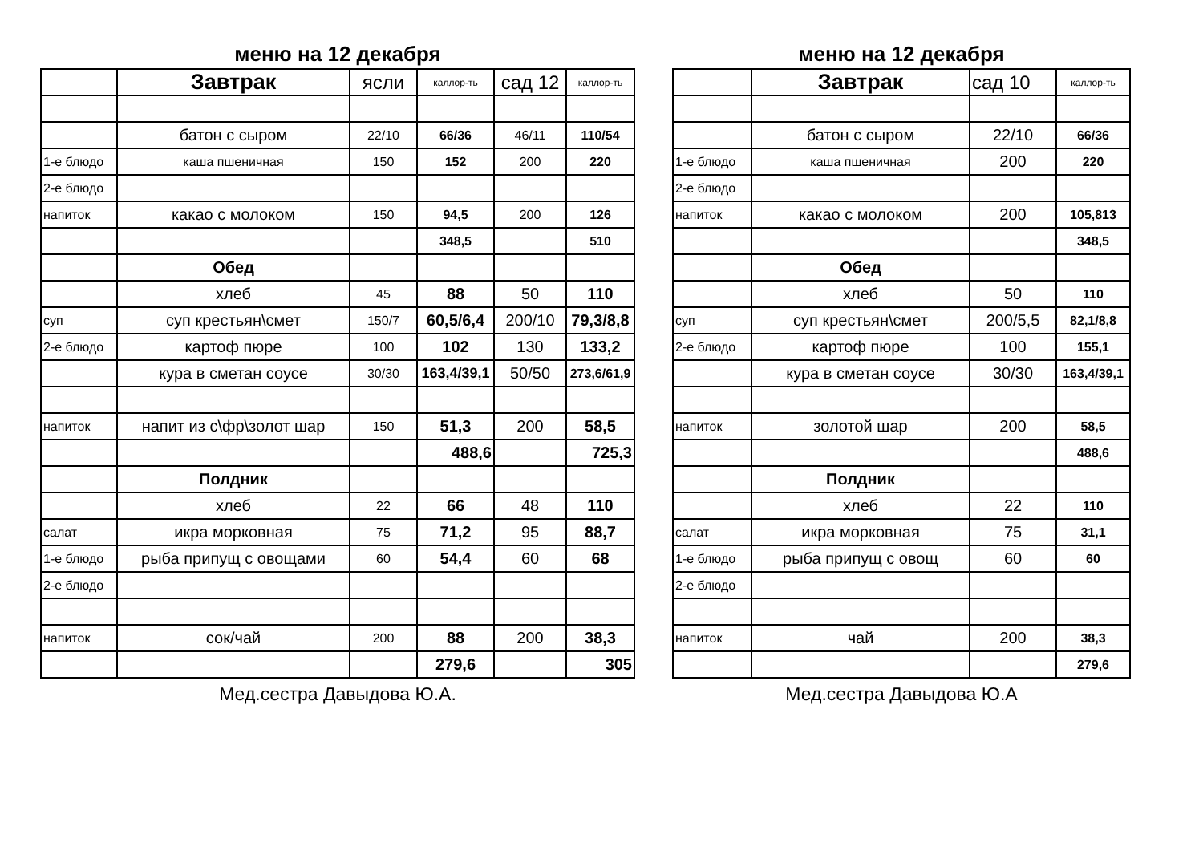меню на 12 декабря
| | Завтрак | ясли | каллор-ть | сад 12 | каллор-ть |
| | батон с сыром | 22/10 | 66/36 | 46/11 | 110/54 |
| 1-е блюдо | каша пшеничная | 150 | 152 | 200 | 220 |
| 2-е блюдо | | | | | |
| напиток | какао с молоком | 150 | 94,5 | 200 | 126 |
| | | | 348,5 | | 510 |
| | Обед | | | | |
| | хлеб | 45 | 88 | 50 | 110 |
| суп | суп крестьян\смет | 150/7 | 60,5/6,4 | 200/10 | 79,3/8,8 |
| 2-е блюдо | картоф пюре | 100 | 102 | 130 | 133,2 |
| | кура в сметан соусе | 30/30 | 163,4/39,1 | 50/50 | 273,6/61,9 |
| напиток | напит из с\фр\золот шар | 150 | 51,3 | 200 | 58,5 |
| | | | 488,6 | | 725,3 |
| | Полдник | | | | |
| | хлеб | 22 | 66 | 48 | 110 |
| салат | икра морковная | 75 | 71,2 | 95 | 88,7 |
| 1-е блюдо | рыба припущ с овощами | 60 | 54,4 | 60 | 68 |
| 2-е блюдо | | | | | |
| напиток | сок/чай | 200 | 88 | 200 | 38,3 |
| | | | 279,6 | | 305 |
Мед.сестра Давыдова Ю.А.
меню на 12 декабря
| | Завтрак | сад 10 | каллор-ть |
| | батон с сыром | 22/10 | 66/36 |
| 1-е блюдо | каша пшеничная | 200 | 220 |
| 2-е блюдо | | | |
| напиток | какао с молоком | 200 | 105,813 |
| | | | 348,5 |
| | Обед | | |
| | хлеб | 50 | 110 |
| суп | суп крестьян\смет | 200/5,5 | 82,1/8,8 |
| 2-е блюдо | картоф пюре | 100 | 155,1 |
| | кура в сметан соусе | 30/30 | 163,4/39,1 |
| напиток | золотой шар | 200 | 58,5 |
| | | | 488,6 |
| | Полдник | | |
| | хлеб | 22 | 110 |
| салат | икра морковная | 75 | 31,1 |
| 1-е блюдо | рыба припущ с овощ | 60 | 60 |
| 2-е блюдо | | | |
| напиток | чай | 200 | 38,3 |
| | | | 279,6 |
Мед.сестра Давыдова Ю.А